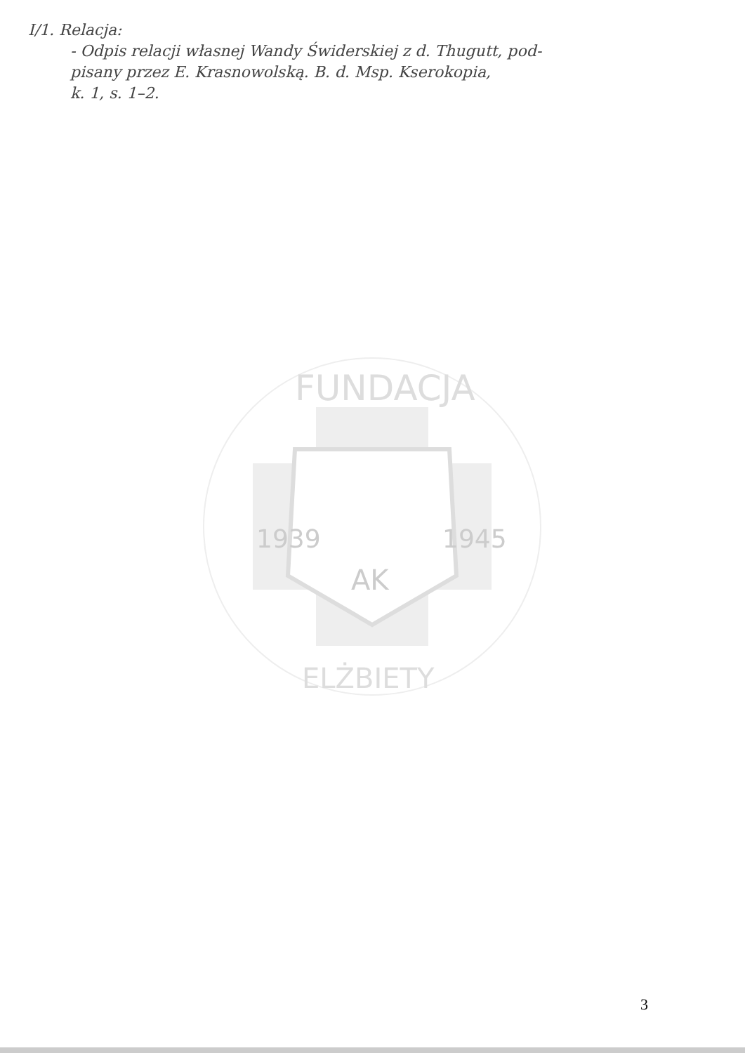I/1. Relacja:
- Odpis relacji własnej Wandy Świderskiej z d. Thugutt, pod-
pisany przez E. Krasnowolską. B. d. Msp. Kserokopia,
k. 1, s. 1–2.
FUNDACJA
ELŻBIETY
1939
1945
AK
3